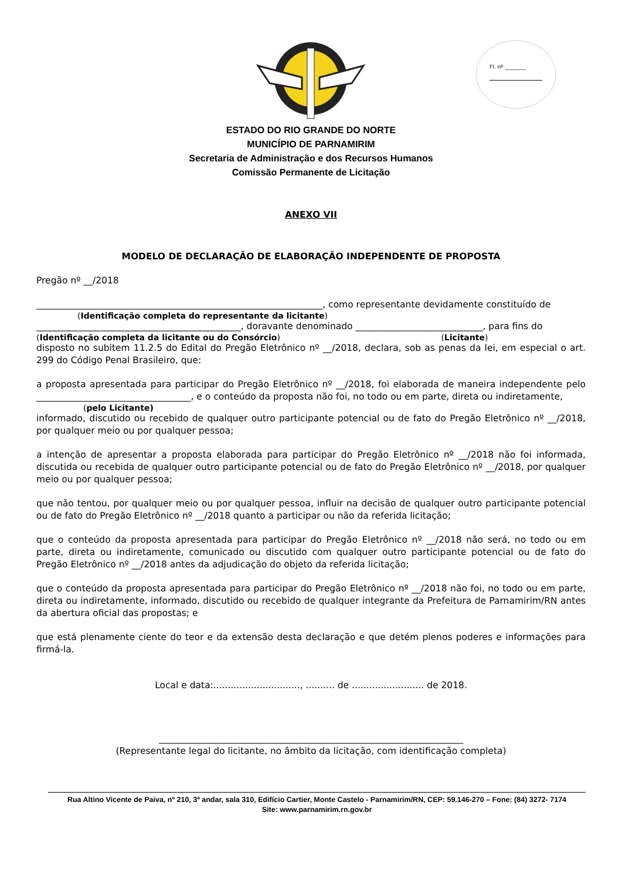Fl. nº ________
ESTADO DO RIO GRANDE DO NORTE
MUNICÍPIO DE PARNAMIRIM
Secretaria de Administração e dos Recursos Humanos
Comissão Permanente de Licitação
ANEXO VII
MODELO DE DECLARAÇÃO DE ELABORAÇÃO INDEPENDENTE DE PROPOSTA
Pregão nº __/2018
_______________________________________________________________, como representante devidamente constituído de
(Identificação completa do representante da licitante)
_____________________________________________, doravante denominado ____________________________, para fins do
(Identificação completa da licitante ou do Consórcio) (Licitante)
disposto no subitem 11.2.5 do Edital do Pregão Eletrônico nº __/2018, declara, sob as penas da lei, em especial o art. 299 do Código Penal Brasileiro, que:
a proposta apresentada para participar do Pregão Eletrônico nº __/2018, foi elaborada de maneira independente pelo __________________________________, e o conteúdo da proposta não foi, no todo ou em parte, direta ou indiretamente,
(pelo Licitante)
informado, discutido ou recebido de qualquer outro participante potencial ou de fato do Pregão Eletrônico nº __/2018, por qualquer meio ou por qualquer pessoa;
a intenção de apresentar a proposta elaborada para participar do Pregão Eletrônico nº __/2018 não foi informada, discutida ou recebida de qualquer outro participante potencial ou de fato do Pregão Eletrônico nº __/2018, por qualquer meio ou por qualquer pessoa;
que não tentou, por qualquer meio ou por qualquer pessoa, influir na decisão de qualquer outro participante potencial ou de fato do Pregão Eletrônico nº __/2018 quanto a participar ou não da referida licitação;
que o conteúdo da proposta apresentada para participar do Pregão Eletrônico nº __/2018 não será, no todo ou em parte, direta ou indiretamente, comunicado ou discutido com qualquer outro participante potencial ou de fato do Pregão Eletrônico nº __/2018 antes da adjudicação do objeto da referida licitação;
que o conteúdo da proposta apresentada para participar do Pregão Eletrônico nº __/2018 não foi, no todo ou em parte, direta ou indiretamente, informado, discutido ou recebido de qualquer integrante da Prefeitura de Parnamirim/RN antes da abertura oficial das propostas; e
que está plenamente ciente do teor e da extensão desta declaração e que detém plenos poderes e informações para firmá-la.
Local e data:.............................., .......... de ......................... de 2018.
___________________________________________________________________
(Representante legal do licitante, no âmbito da licitação, com identificação completa)
Rua Altino Vicente de Paiva, nº 210, 3º andar, sala 310, Edifício Cartier, Monte Castelo - Parnamirim/RN, CEP: 59.146-270 – Fone: (84) 3272- 7174
Site: www.parnamirim.rn.gov.br